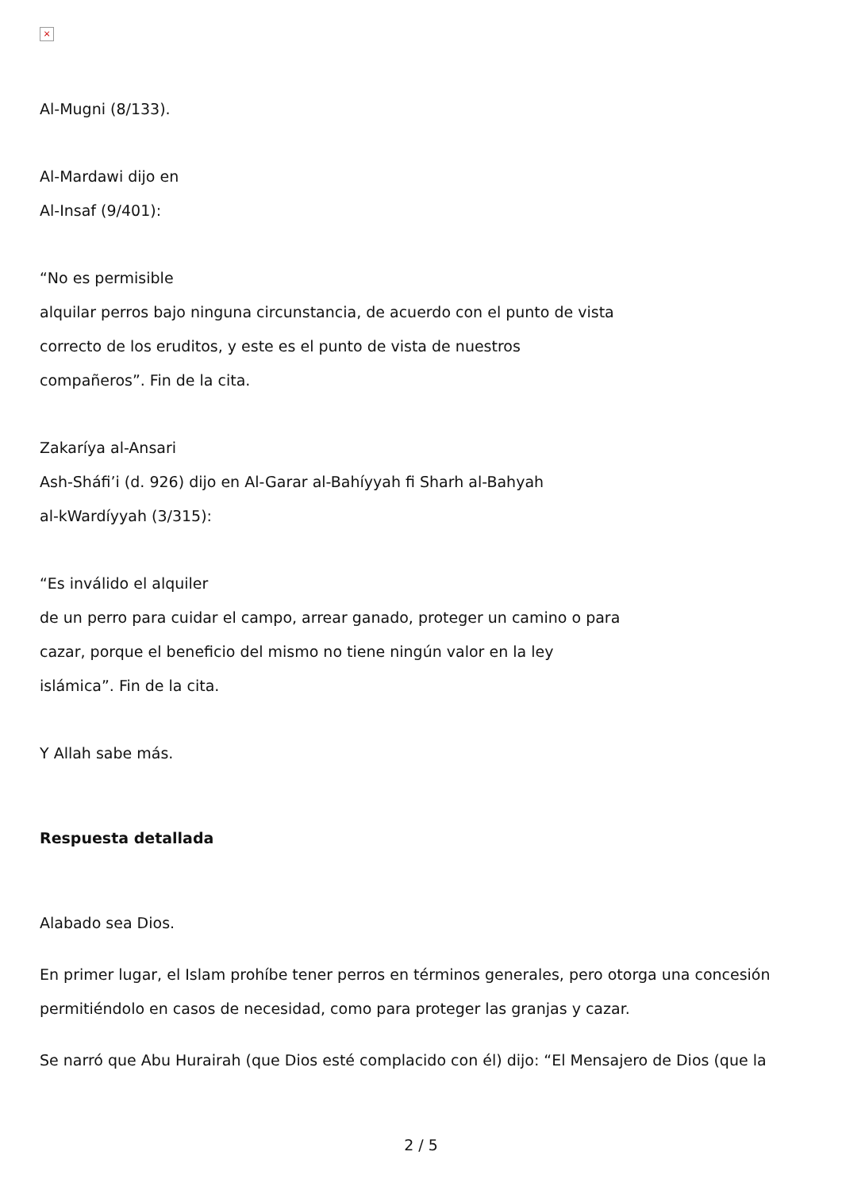×
Al-Mugni (8/133).
Al-Mardawi dijo en
Al-Insaf (9/401):
“No es permisible
alquilar perros bajo ninguna circunstancia, de acuerdo con el punto de vista
correcto de los eruditos, y este es el punto de vista de nuestros
compañeros”. Fin de la cita.
Zakaríya al-Ansari
Ash-Sháfi’i (d. 926) dijo en Al-Garar al-Bahíyyah fi Sharh al-Bahyah
al-kWardíyyah (3/315):
“Es inválido el alquiler
de un perro para cuidar el campo, arrear ganado, proteger un camino o para
cazar, porque el beneficio del mismo no tiene ningún valor en la ley
islámica”. Fin de la cita.
Y Allah sabe más.
Respuesta detallada
Alabado sea Dios.
En primer lugar, el Islam prohíbe tener perros en términos generales, pero otorga una concesión permitiéndolo en casos de necesidad, como para proteger las granjas y cazar.
Se narró que Abu Hurairah (que Dios esté complacido con él) dijo: “El Mensajero de Dios (que la
2 / 5